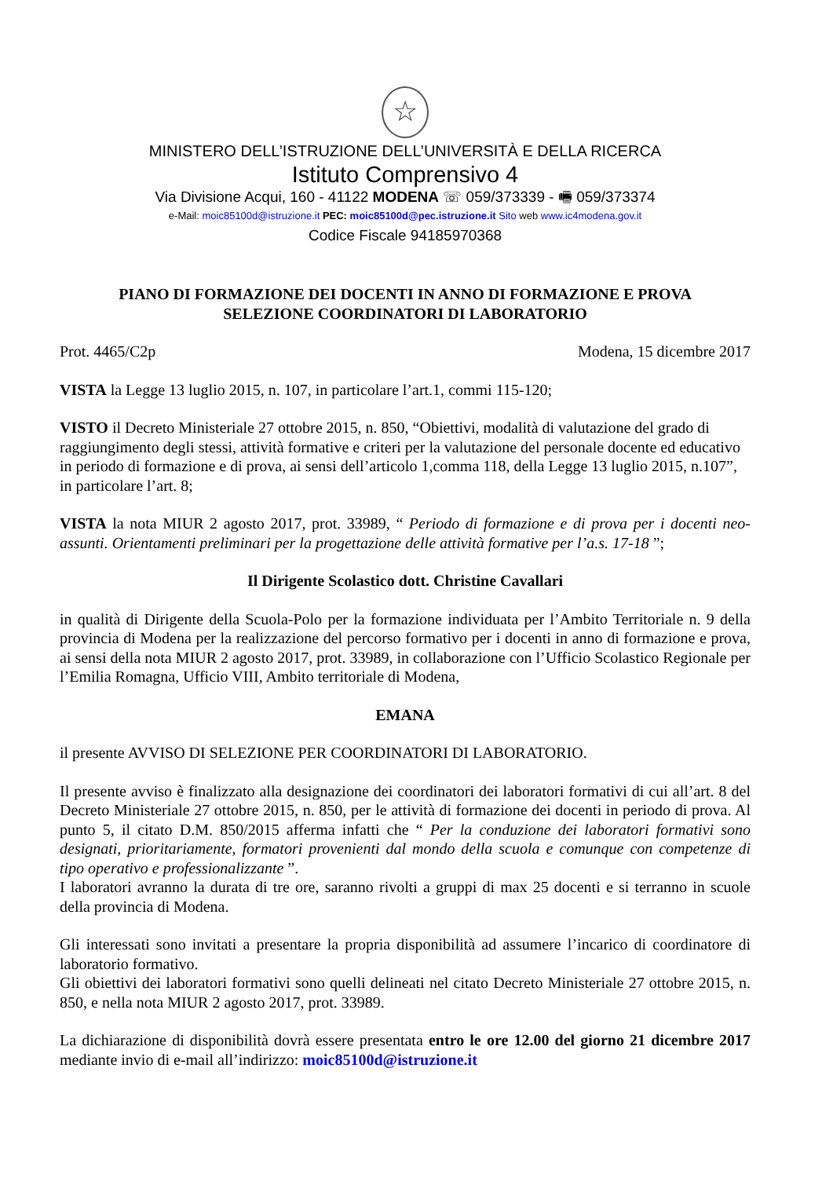☆
MINISTERO DELL’ISTRUZIONE DELL’UNIVERSITÀ E DELLA RICERCA
Istituto Comprensivo 4
Via Divisione Acqui, 160 - 41122 MODENA ☏ 059/373339 - 🖷 059/373374
e-Mail: moic85100d@istruzione.it PEC: moic85100d@pec.istruzione.it Sito web www.ic4modena.gov.it
Codice Fiscale 94185970368
PIANO DI FORMAZIONE DEI DOCENTI IN ANNO DI FORMAZIONE E PROVA
SELEZIONE COORDINATORI DI LABORATORIO
Prot. 4465/C2p Modena, 15 dicembre 2017
VISTA la Legge 13 luglio 2015, n. 107, in particolare l’art.1, commi 115-120;
VISTO il Decreto Ministeriale 27 ottobre 2015, n. 850, “Obiettivi, modalità di valutazione del grado di raggiungimento degli stessi, attività formative e criteri per la valutazione del personale docente ed educativo in periodo di formazione e di prova, ai sensi dell’articolo 1,comma 118, della Legge 13 luglio 2015, n.107”, in particolare l’art. 8;
VISTA la nota MIUR 2 agosto 2017, prot. 33989, “ Periodo di formazione e di prova per i docenti neo-assunti. Orientamenti preliminari per la progettazione delle attività formative per l’a.s. 17-18 ”;
Il Dirigente Scolastico dott. Christine Cavallari
in qualità di Dirigente della Scuola-Polo per la formazione individuata per l’Ambito Territoriale n. 9 della provincia di Modena per la realizzazione del percorso formativo per i docenti in anno di formazione e prova, ai sensi della nota MIUR 2 agosto 2017, prot. 33989, in collaborazione con l’Ufficio Scolastico Regionale per l’Emilia Romagna, Ufficio VIII, Ambito territoriale di Modena,
EMANA
il presente AVVISO DI SELEZIONE PER COORDINATORI DI LABORATORIO.
Il presente avviso è finalizzato alla designazione dei coordinatori dei laboratori formativi di cui all’art. 8 del Decreto Ministeriale 27 ottobre 2015, n. 850, per le attività di formazione dei docenti in periodo di prova. Al punto 5, il citato D.M. 850/2015 afferma infatti che “ Per la conduzione dei laboratori formativi sono designati, prioritariamente, formatori provenienti dal mondo della scuola e comunque con competenze di tipo operativo e professionalizzante ”.
I laboratori avranno la durata di tre ore, saranno rivolti a gruppi di max 25 docenti e si terranno in scuole della provincia di Modena.
Gli interessati sono invitati a presentare la propria disponibilità ad assumere l’incarico di coordinatore di laboratorio formativo.
Gli obiettivi dei laboratori formativi sono quelli delineati nel citato Decreto Ministeriale 27 ottobre 2015, n. 850, e nella nota MIUR 2 agosto 2017, prot. 33989.
La dichiarazione di disponibilità dovrà essere presentata entro le ore 12.00 del giorno 21 dicembre 2017 mediante invio di e-mail all’indirizzo: moic85100d@istruzione.it